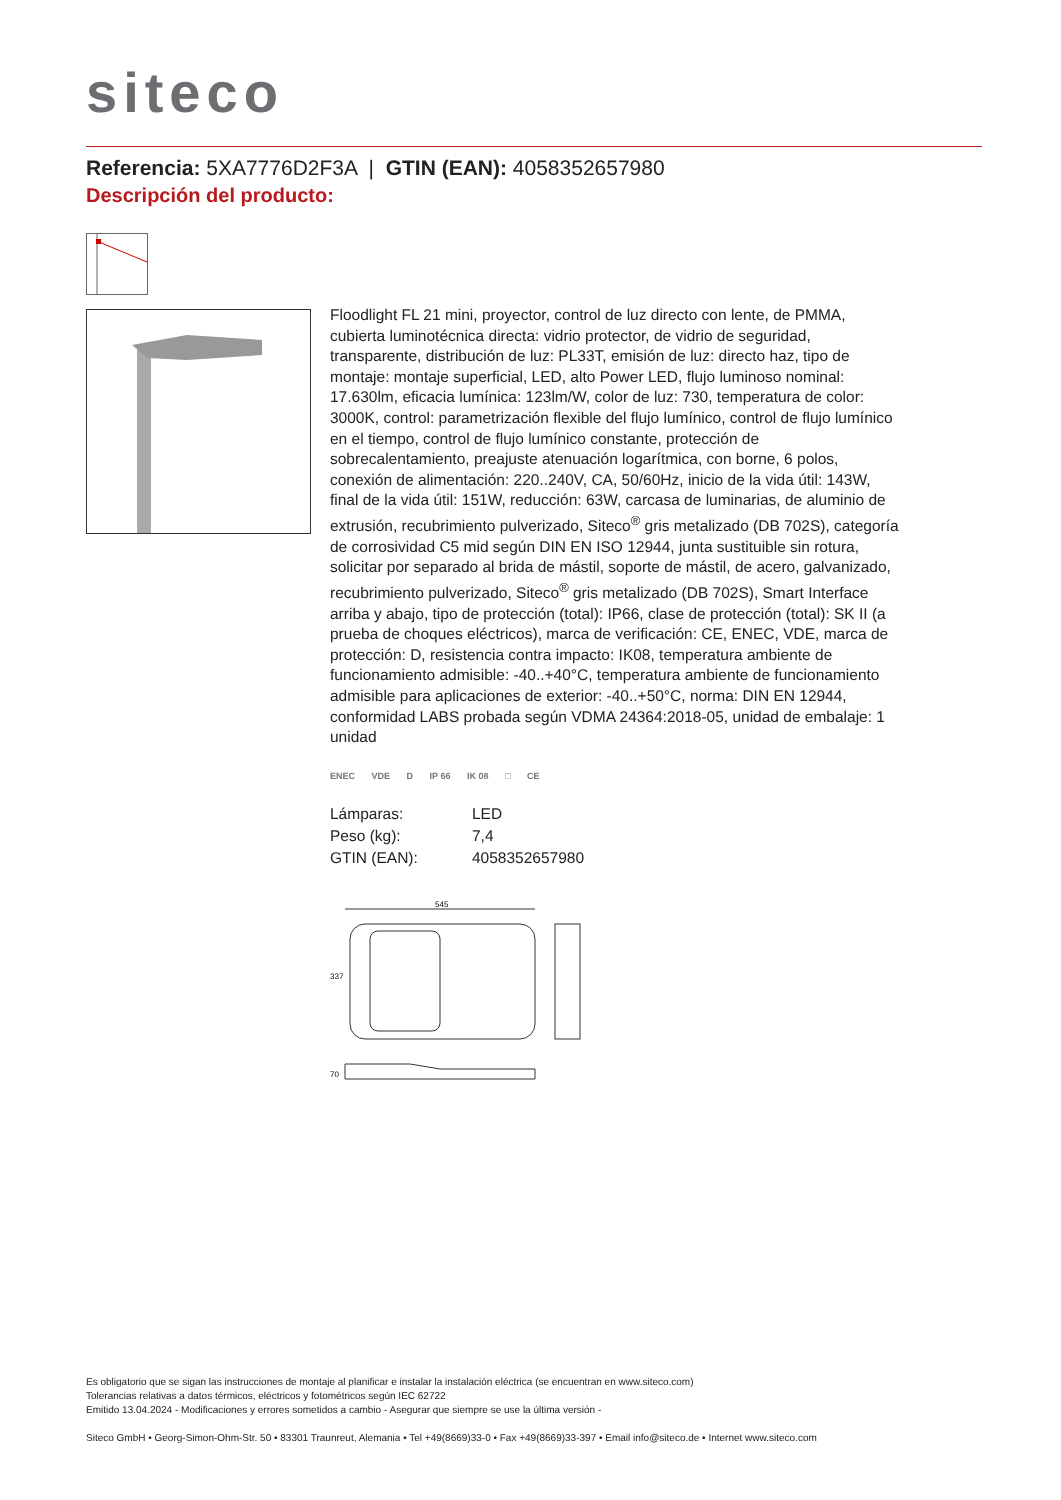siteco
Referencia: 5XA7776D2F3A | GTIN (EAN): 4058352657980
Descripción del producto:
Floodlight FL 21 mini, proyector, control de luz directo con lente, de PMMA, cubierta luminotécnica directa: vidrio protector, de vidrio de seguridad, transparente, distribución de luz: PL33T, emisión de luz: directo haz, tipo de montaje: montaje superficial, LED, alto Power LED, flujo luminoso nominal: 17.630lm, eficacia lumínica: 123lm/W, color de luz: 730, temperatura de color: 3000K, control: parametrización flexible del flujo lumínico, control de flujo lumínico en el tiempo, control de flujo lumínico constante, protección de sobrecalentamiento, preajuste atenuación logarítmica, con borne, 6 polos, conexión de alimentación: 220..240V, CA, 50/60Hz, inicio de la vida útil: 143W, final de la vida útil: 151W, reducción: 63W, carcasa de luminarias, de aluminio de extrusión, recubrimiento pulverizado, Siteco<sup>®</sup> gris metalizado (DB 702S), categoría de corrosividad C5 mid según DIN EN ISO 12944, junta sustituible sin rotura, solicitar por separado al brida de mástil, soporte de mástil, de acero, galvanizado, recubrimiento pulverizado, Siteco<sup>®</sup> gris metalizado (DB 702S), Smart Interface arriba y abajo, tipo de protección (total): IP66, clase de protección (total): SK II (a prueba de choques eléctricos), marca de verificación: CE, ENEC, VDE, marca de protección: D, resistencia contra impacto: IK08, temperatura ambiente de funcionamiento admisible: -40..+40°C, temperatura ambiente de funcionamiento admisible para aplicaciones de exterior: -40..+50°C, norma: DIN EN 12944, conformidad LABS probada según VDMA 24364:2018-05, unidad de embalaje: 1 unidad
ENEC VDE D IP 66 IK 08 □ CE
| Lámparas: | LED |
| Peso (kg): | 7,4 |
| GTIN (EAN): | 4058352657980 |
545
337
70
Es obligatorio que se sigan las instrucciones de montaje al planificar e instalar la instalación eléctrica (se encuentran en www.siteco.com)
Tolerancias relativas a datos térmicos, eléctricos y fotométricos según IEC 62722
Emitido 13.04.2024 - Modificaciones y errores sometidos a cambio - Asegurar que siempre se use la última versión -
Siteco GmbH • Georg-Simon-Ohm-Str. 50 • 83301 Traunreut, Alemania • Tel +49(8669)33-0 • Fax +49(8669)33-397 • Email info@siteco.de • Internet www.siteco.com